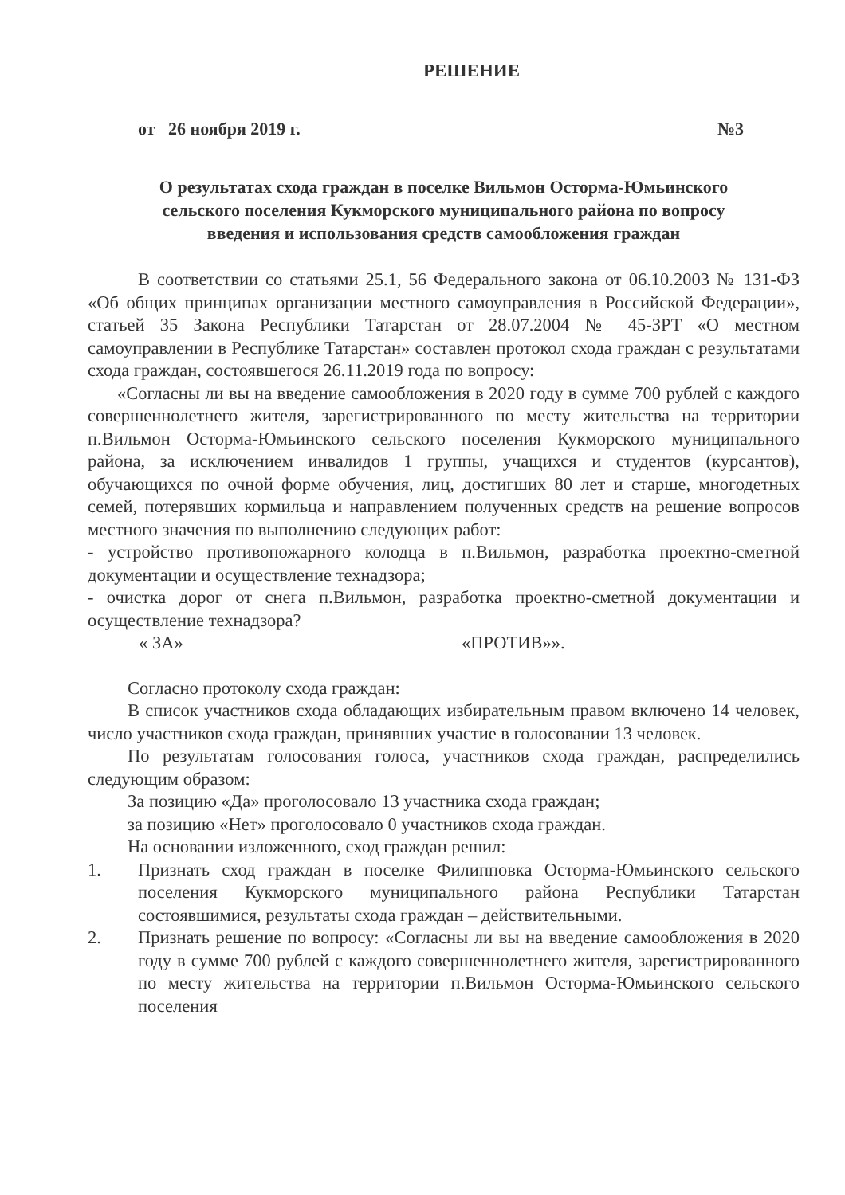РЕШЕНИЕ
от 26 ноября 2019 г. №3
О результатах схода граждан в поселке Вильмон Осторма-Юмьинского
сельского поселения Кукморского муниципального района по вопросу
введения и использования средств самообложения граждан
В соответствии со статьями 25.1, 56 Федерального закона от 06.10.2003 № 131-ФЗ «Об общих принципах организации местного самоуправления в Российской Федерации», статьей 35 Закона Республики Татарстан от 28.07.2004 № 45-ЗРТ «О местном самоуправлении в Республике Татарстан» составлен протокол схода граждан с результатами схода граждан, состоявшегося 26.11.2019 года по вопросу:
«Согласны ли вы на введение самообложения в 2020 году в сумме 700 рублей с каждого совершеннолетнего жителя, зарегистрированного по месту жительства на территории п.Вильмон Осторма-Юмьинского сельского поселения Кукморского муниципального района, за исключением инвалидов 1 группы, учащихся и студентов (курсантов), обучающихся по очной форме обучения, лиц, достигших 80 лет и старше, многодетных семей, потерявших кормильца и направлением полученных средств на решение вопросов местного значения по выполнению следующих работ:
- устройство противопожарного колодца в п.Вильмон, разработка проектно-сметной документации и осуществление технадзора;
- очистка дорог от снега п.Вильмон, разработка проектно-сметной документации и осуществление технадзора?
« ЗА» «ПРОТИВ»».
Согласно протоколу схода граждан:
В список участников схода обладающих избирательным правом включено 14 человек, число участников схода граждан, принявших участие в голосовании 13 человек.
По результатам голосования голоса, участников схода граждан, распределились следующим образом:
За позицию «Да» проголосовало 13 участника схода граждан;
за позицию «Нет» проголосовало 0 участников схода граждан.
На основании изложенного, сход граждан решил:
1. Признать сход граждан в поселке Филипповка Осторма-Юмьинского сельского поселения Кукморского муниципального района Республики Татарстан состоявшимися, результаты схода граждан – действительными.
2. Признать решение по вопросу: «Согласны ли вы на введение самообложения в 2020 году в сумме 700 рублей с каждого совершеннолетнего жителя, зарегистрированного по месту жительства на территории п.Вильмон Осторма-Юмьинского сельского поселения